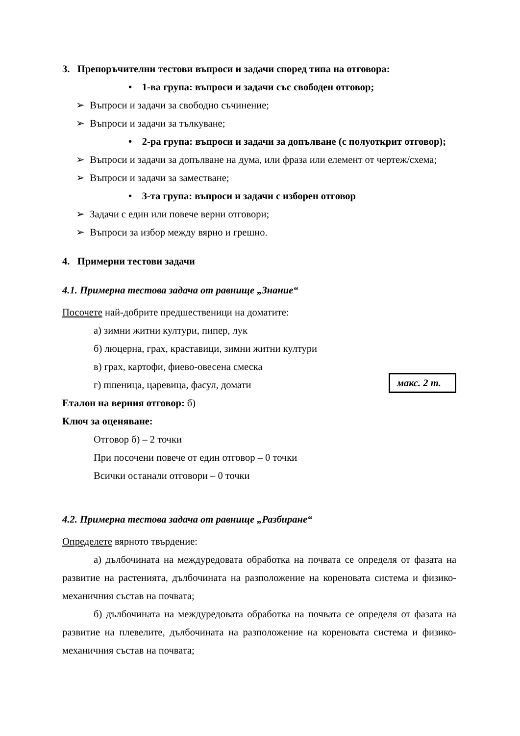3. Препоръчителни тестови въпроси и задачи според типа на отговора:
• 1-ва група: въпроси и задачи със свободен отговор;
➢ Въпроси и задачи за свободно съчинение;
➢ Въпроси и задачи за тълкуване;
• 2-ра група: въпроси и задачи за допълване (с полуоткрит отговор);
➢ Въпроси и задачи за допълване на дума, или фраза или елемент от чертеж/схема;
➢ Въпроси и задачи за заместване;
• 3-та група: въпроси и задачи с изборен отговор
➢ Задачи с един или повече верни отговори;
➢ Въпроси за избор между вярно и грешно.
4. Примерни тестови задачи
4.1. Примерна тестова задача от равнище „Знание“
Посочете най-добрите предшественици на доматите:
а) зимни житни култури, пипер, лук
б) люцерна, грах, краставици, зимни житни култури
в) грах, картофи, фиево-овесена смеска
г) пшеница, царевица, фасул, домати
макс. 2 т.
Еталон на верния отговор: б)
Ключ за оценяване:
Отговор б) – 2 точки
При посочени повече от един отговор – 0 точки
Всички останали отговори – 0 точки
4.2. Примерна тестова задача от равнище „Разбиране“
Определете вярното твърдение:
а) дълбочината на междуредовата обработка на почвата се определя от фазата на развитие на растенията, дълбочината на разположение на кореновата система и физико-механичния състав на почвата;
б) дълбочината на междуредовата обработка на почвата се определя от фазата на развитие на плевелите, дълбочината на разположение на кореновата система и физико-механичния състав на почвата;